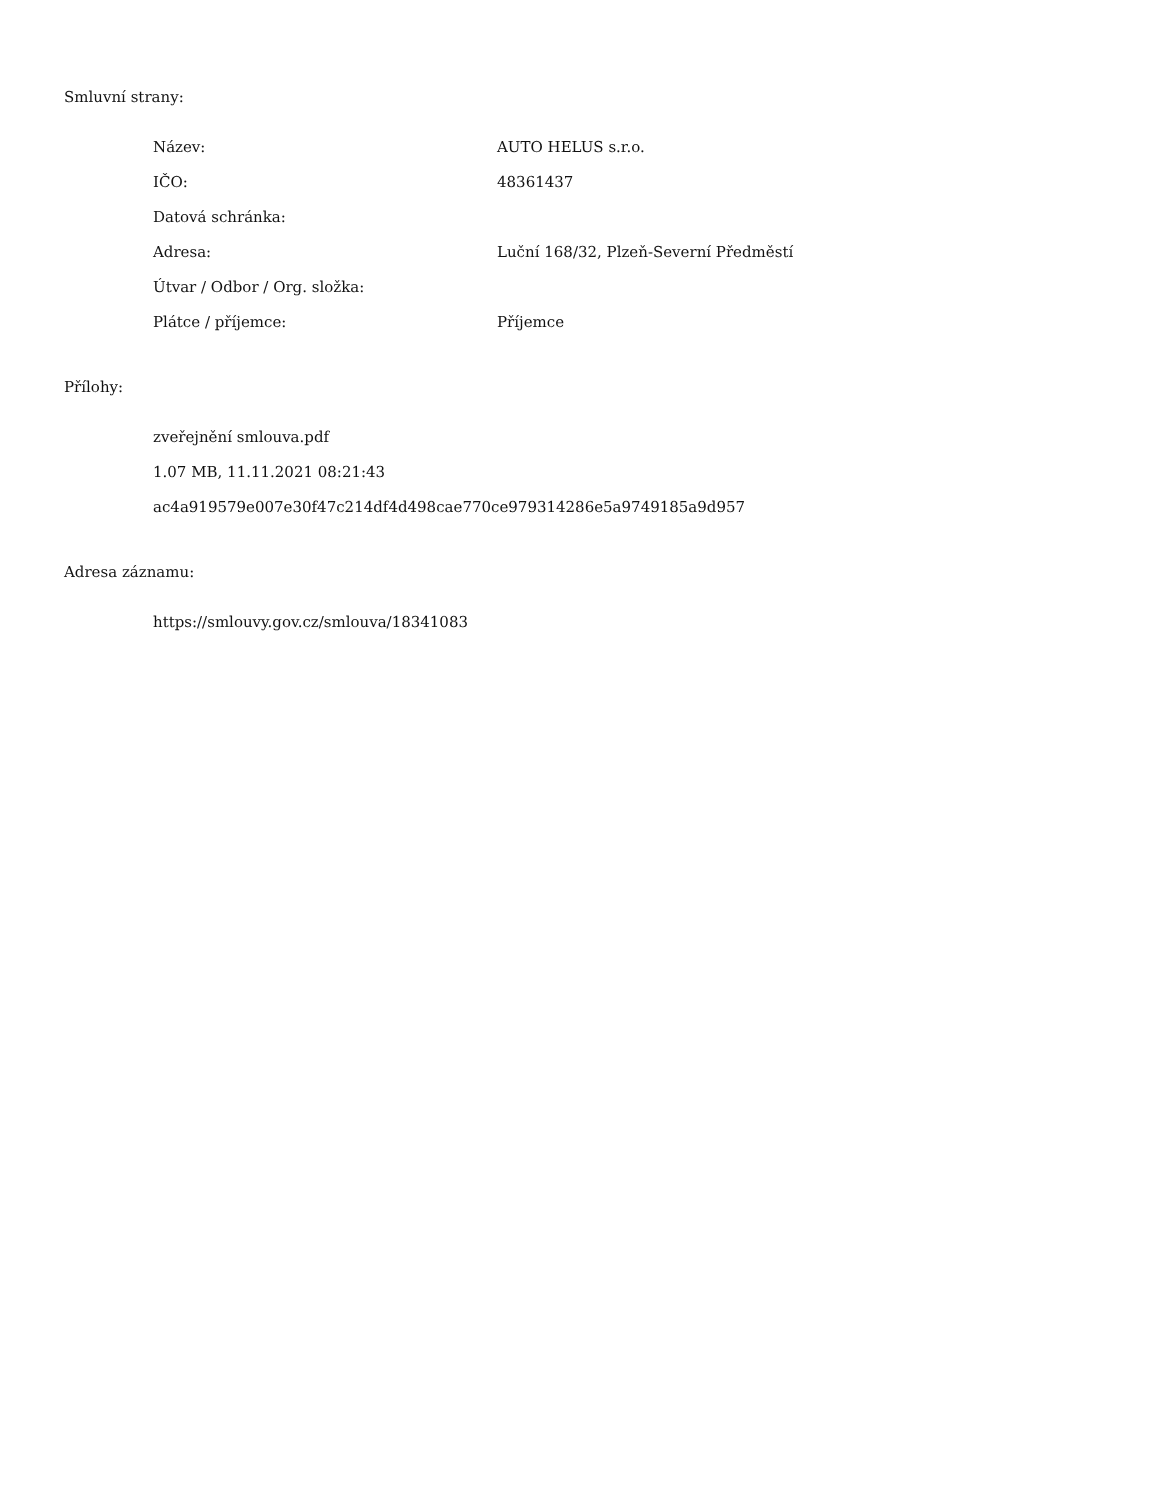Smluvní strany:
| Název: | AUTO HELUS s.r.o. |
| IČO: | 48361437 |
| Datová schránka: | |
| Adresa: | Luční 168/32, Plzeň-Severní Předměstí |
| Útvar / Odbor / Org. složka: | |
| Plátce / příjemce: | Příjemce |
Přílohy:
zveřejnění smlouva.pdf
1.07 MB, 11.11.2021 08:21:43
ac4a919579e007e30f47c214df4d498cae770ce979314286e5a9749185a9d957
Adresa záznamu:
https://smlouvy.gov.cz/smlouva/18341083